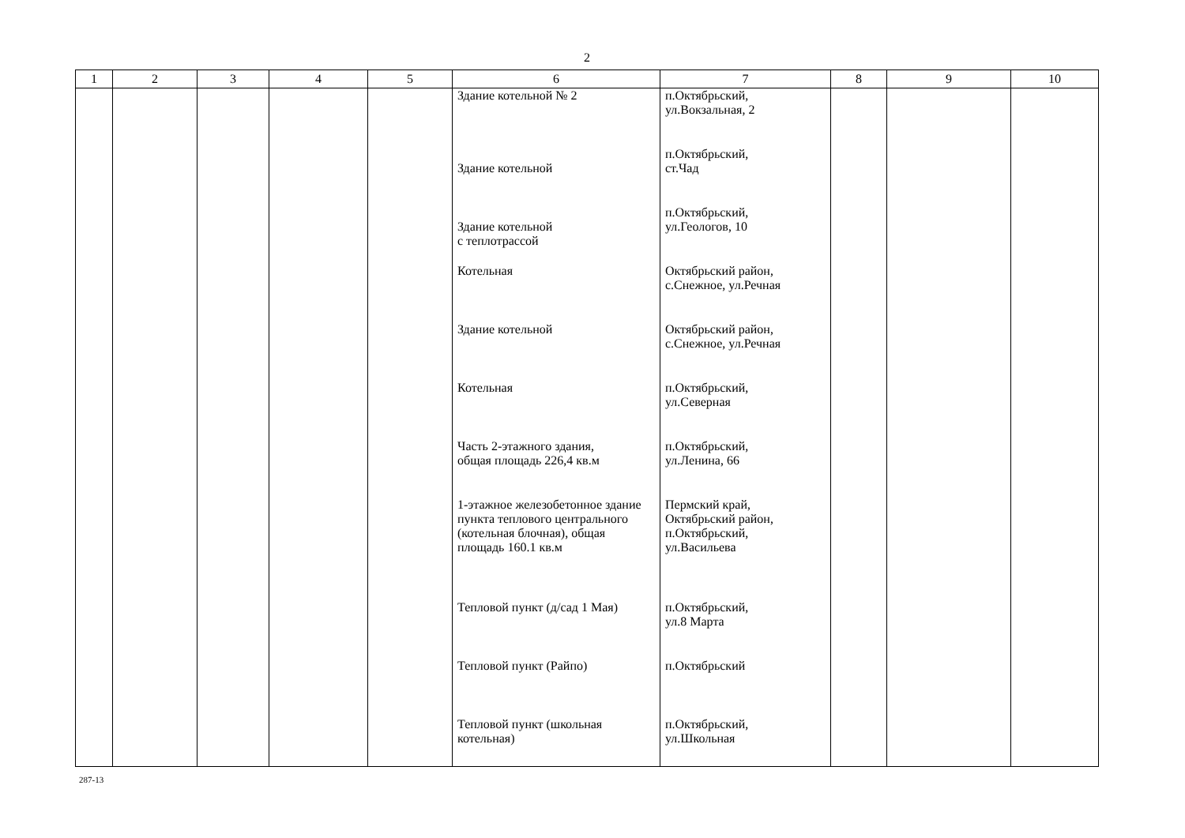2
| 1 | 2 | 3 | 4 | 5 | 6 | 7 | 8 | 9 | 10 |
| --- | --- | --- | --- | --- | --- | --- | --- | --- | --- |
| | | | | | Здание котельной № 2 | п.Октябрьский, ул.Вокзальная, 2 | | | |
| | | | | | Здание котельной | п.Октябрьский, ст.Чад | | | |
| | | | | | Здание котельной с теплотрассой | п.Октябрьский, ул.Геологов, 10 | | | |
| | | | | | Котельная | Октябрьский район, с.Снежное, ул.Речная | | | |
| | | | | | Здание котельной | Октябрьский район, с.Снежное, ул.Речная | | | |
| | | | | | Котельная | п.Октябрьский, ул.Северная | | | |
| | | | | | Часть 2-этажного здания, общая площадь 226,4 кв.м | п.Октябрьский, ул.Ленина, 66 | | | |
| | | | | | 1-этажное железобетонное здание пункта теплового центрального (котельная блочная), общая площадь 160.1 кв.м | Пермский край, Октябрьский район, п.Октябрьский, ул.Васильева | | | |
| | | | | | Тепловой пункт (д/сад 1 Мая) | п.Октябрьский, ул.8 Марта | | | |
| | | | | | Тепловой пункт (Райпо) | п.Октябрьский | | | |
| | | | | | Тепловой пункт (школьная котельная) | п.Октябрьский, ул.Школьная | | | |
287-13